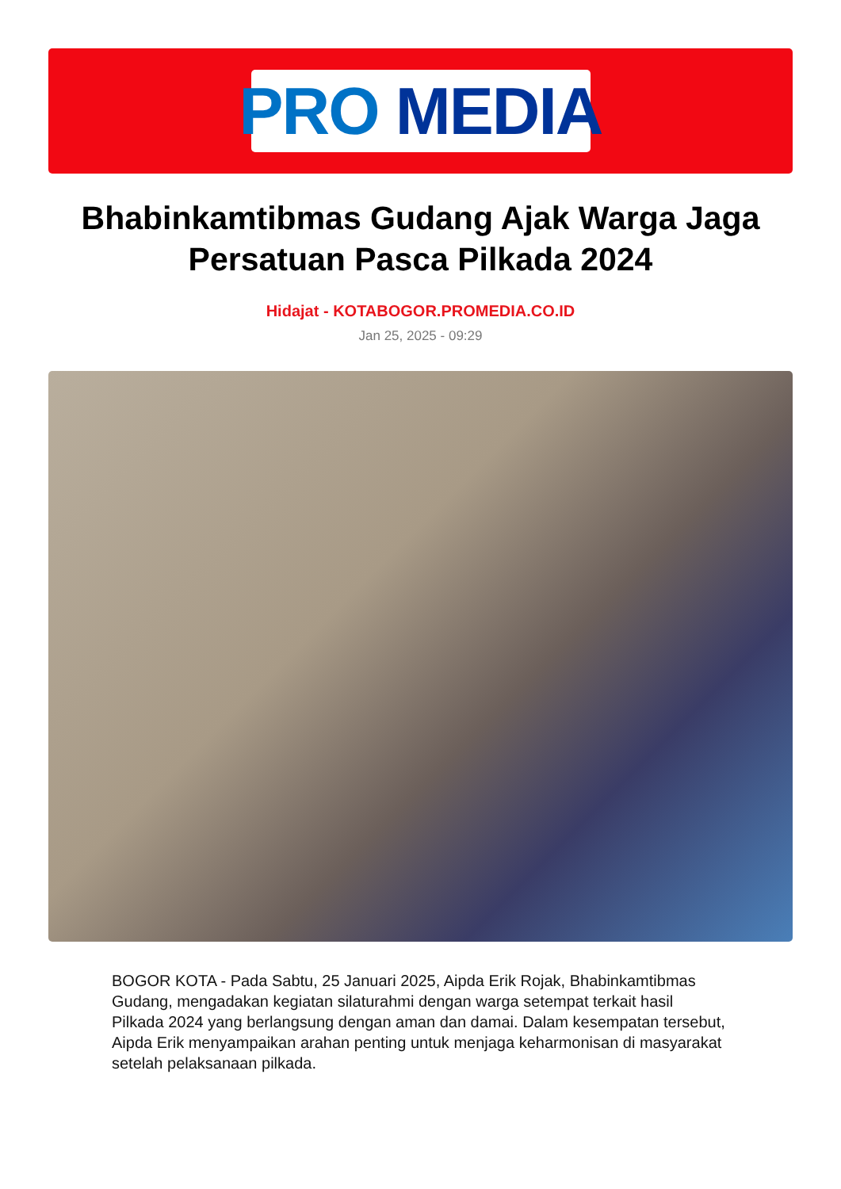PRO MEDIA
Bhabinkamtibmas Gudang Ajak Warga Jaga Persatuan Pasca Pilkada 2024
Hidajat - KOTABOGOR.PROMEDIA.CO.ID
Jan 25, 2025 - 09:29
BOGOR KOTA - Pada Sabtu, 25 Januari 2025, Aipda Erik Rojak, Bhabinkamtibmas Gudang, mengadakan kegiatan silaturahmi dengan warga setempat terkait hasil Pilkada 2024 yang berlangsung dengan aman dan damai. Dalam kesempatan tersebut, Aipda Erik menyampaikan arahan penting untuk menjaga keharmonisan di masyarakat setelah pelaksanaan pilkada.